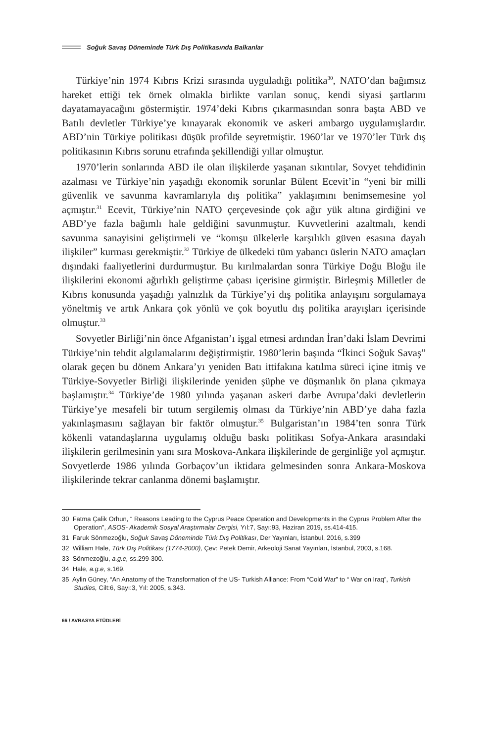Soğuk Savaş Döneminde Türk Dış Politikasında Balkanlar
Türkiye’nin 1974 Kıbrıs Krizi sırasında uyguladığı politika<sup>30</sup>, NATO’dan bağımsız hareket ettiği tek örnek olmakla birlikte varılan sonuç, kendi siyasi şartlarını dayatamayacağını göstermiştir. 1974’deki Kıbrıs çıkarmasından sonra başta ABD ve Batılı devletler Türkiye’ye kınayarak ekonomik ve askeri ambargo uygulamışlardır. ABD’nin Türkiye politikası düşük profilde seyretmiştir. 1960’lar ve 1970’ler Türk dış politikasının Kıbrıs sorunu etrafında şekillendiği yıllar olmuştur.
1970’lerin sonlarında ABD ile olan ilişkilerde yaşanan sıkıntılar, Sovyet tehdidinin azalması ve Türkiye’nin yaşadığı ekonomik sorunlar Bülent Ecevit’in “yeni bir milli güvenlik ve savunma kavramlarıyla dış politika” yaklaşımını benimsemesine yol açmıştır.<sup>31</sup> Ecevit, Türkiye’nin NATO çerçevesinde çok ağır yük altına girdiğini ve ABD’ye fazla bağımlı hale geldiğini savunmuştur. Kuvvetlerini azaltmalı, kendi savunma sanayisini geliştirmeli ve “komşu ülkelerle karşılıklı güven esasına dayalı ilişkiler” kurması gerekmiştir.<sup>32</sup> Türkiye de ülkedeki tüm yabancı üslerin NATO amaçları dışındaki faaliyetlerini durdurmuştur. Bu kırılmalardan sonra Türkiye Doğu Bloğu ile ilişkilerini ekonomi ağırlıklı geliştirme çabası içerisine girmiştir. Birleşmiş Milletler de Kıbrıs konusunda yaşadığı yalnızlık da Türkiye’yi dış politika anlayışını sorgulamaya yöneltmiş ve artık Ankara çok yönlü ve çok boyutlu dış politika arayışları içerisinde olmuştur.<sup>33</sup>
Sovyetler Birliği’nin önce Afganistan’ı işgal etmesi ardından İran’daki İslam Devrimi Türkiye’nin tehdit algılamalarını değiştirmiştir. 1980’lerin başında “İkinci Soğuk Savaş” olarak geçen bu dönem Ankara’yı yeniden Batı ittifakına katılma süreci içine itmiş ve Türkiye-Sovyetler Birliği ilişkilerinde yeniden şüphe ve düşmanlık ön plana çıkmaya başlamıştır.<sup>34</sup> Türkiye’de 1980 yılında yaşanan askeri darbe Avrupa’daki devletlerin Türkiye’ye mesafeli bir tutum sergilemiş olması da Türkiye’nin ABD’ye daha fazla yakınlaşmasını sağlayan bir faktör olmuştur.<sup>35</sup> Bulgaristan’ın 1984’ten sonra Türk kökenli vatandaşlarına uygulamış olduğu baskı politikası Sofya-Ankara arasındaki ilişkilerin gerilmesinin yanı sıra Moskova-Ankara ilişkilerinde de gerginliğe yol açmıştır. Sovyetlerde 1986 yılında Gorbaçov’un iktidara gelmesinden sonra Ankara-Moskova ilişkilerinde tekrar canlanma dönemi başlamıştır.
30 Fatma Çalik Orhun, “ Reasons Leading to the Cyprus Peace Operation and Developments in the Cyprus Problem After the Operation”, ASOS- Akademik Sosyal Araştırmalar Dergisi, Yıl:7, Sayı:93, Haziran 2019, ss.414-415.
31 Faruk Sönmezoğlu, Soğuk Savaş Döneminde Türk Dış Politikası, Der Yayınları, İstanbul, 2016, s.399
32 William Hale, Türk Dış Politikası (1774-2000), Çev: Petek Demir, Arkeoloji Sanat Yayınları, İstanbul, 2003, s.168.
33 Sönmezoğlu, a.g.e, ss.299-300.
34 Hale, a.g.e, s.169.
35 Aylin Güney, “An Anatomy of the Transformation of the US- Turkish Alliance: From “Cold War” to “ War on Iraq”, Turkish Studies, Cilt:6, Sayı:3, Yıl: 2005, s.343.
66 / AVRASYA ETÜDLERİ